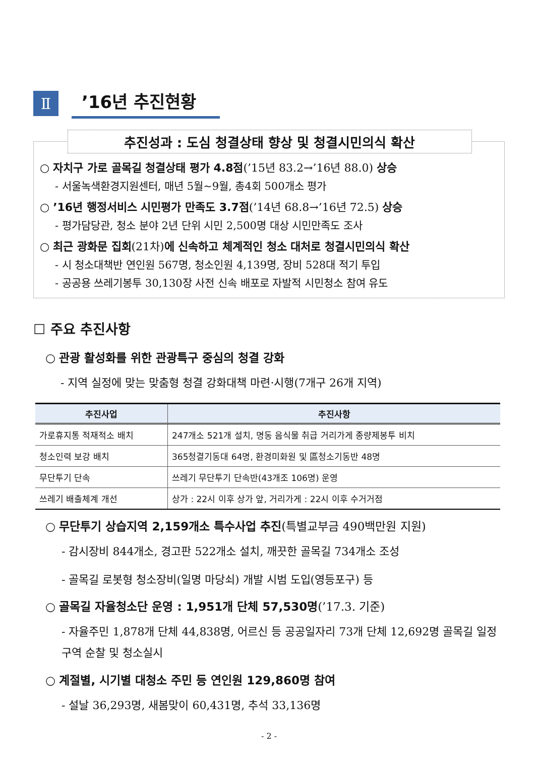Ⅱ
’16년 추진현황
추진성과 : 도심 청결상태 향상 및 청결시민의식 확산
○ 자치구 가로 골목길 청결상태 평가 4.8점(’15년 83.2→’16년 88.0) 상승
- 서울녹색환경지원센터, 매년 5월~9월, 총4회 500개소 평가
○ ’16년 행정서비스 시민평가 만족도 3.7점(’14년 68.8→’16년 72.5) 상승
- 평가담당관, 청소 분야 2년 단위 시민 2,500명 대상 시민만족도 조사
○ 최근 광화문 집회(21차)에 신속하고 체계적인 청소 대처로 청결시민의식 확산
- 시 청소대책반 연인원 567명, 청소인원 4,139명, 장비 528대 적기 투입
- 공공용 쓰레기봉투 30,130장 사전 신속 배포로 자발적 시민청소 참여 유도
☐ 주요 추진사항
○ 관광 활성화를 위한 관광특구 중심의 청결 강화
- 지역 실정에 맞는 맞춤형 청결 강화대책 마련·시행(7개구 26개 지역)
| 추진사업 | 추진사항 |
| --- | --- |
| 가로휴지통 적재적소 배치 | 247개소 521개 설치, 명동 음식물 취급 거리가게 종량제봉투 비치 |
| 청소인력 보강 배치 | 365청결기동대 64명, 환경미화원 및 區청소기동반 48명 |
| 무단투기 단속 | 쓰레기 무단투기 단속반(43개조 106명) 운영 |
| 쓰레기 배출체계 개선 | 상가 : 22시 이후 상가 앞, 거리가게 : 22시 이후 수거거점 |
○ 무단투기 상습지역 2,159개소 특수사업 추진(특별교부금 490백만원 지원)
- 감시장비 844개소, 경고판 522개소 설치, 깨끗한 골목길 734개소 조성
- 골목길 로봇형 청소장비(일명 마당쇠) 개발 시범 도입(영등포구) 등
○ 골목길 자율청소단 운영 : 1,951개 단체 57,530명(’17.3. 기준)
- 자율주민 1,878개 단체 44,838명, 어르신 등 공공일자리 73개 단체 12,692명 골목길 일정구역 순찰 및 청소실시
○ 계절별, 시기별 대청소 주민 등 연인원 129,860명 참여
- 설날 36,293명, 새봄맞이 60,431명, 추석 33,136명
- 2 -